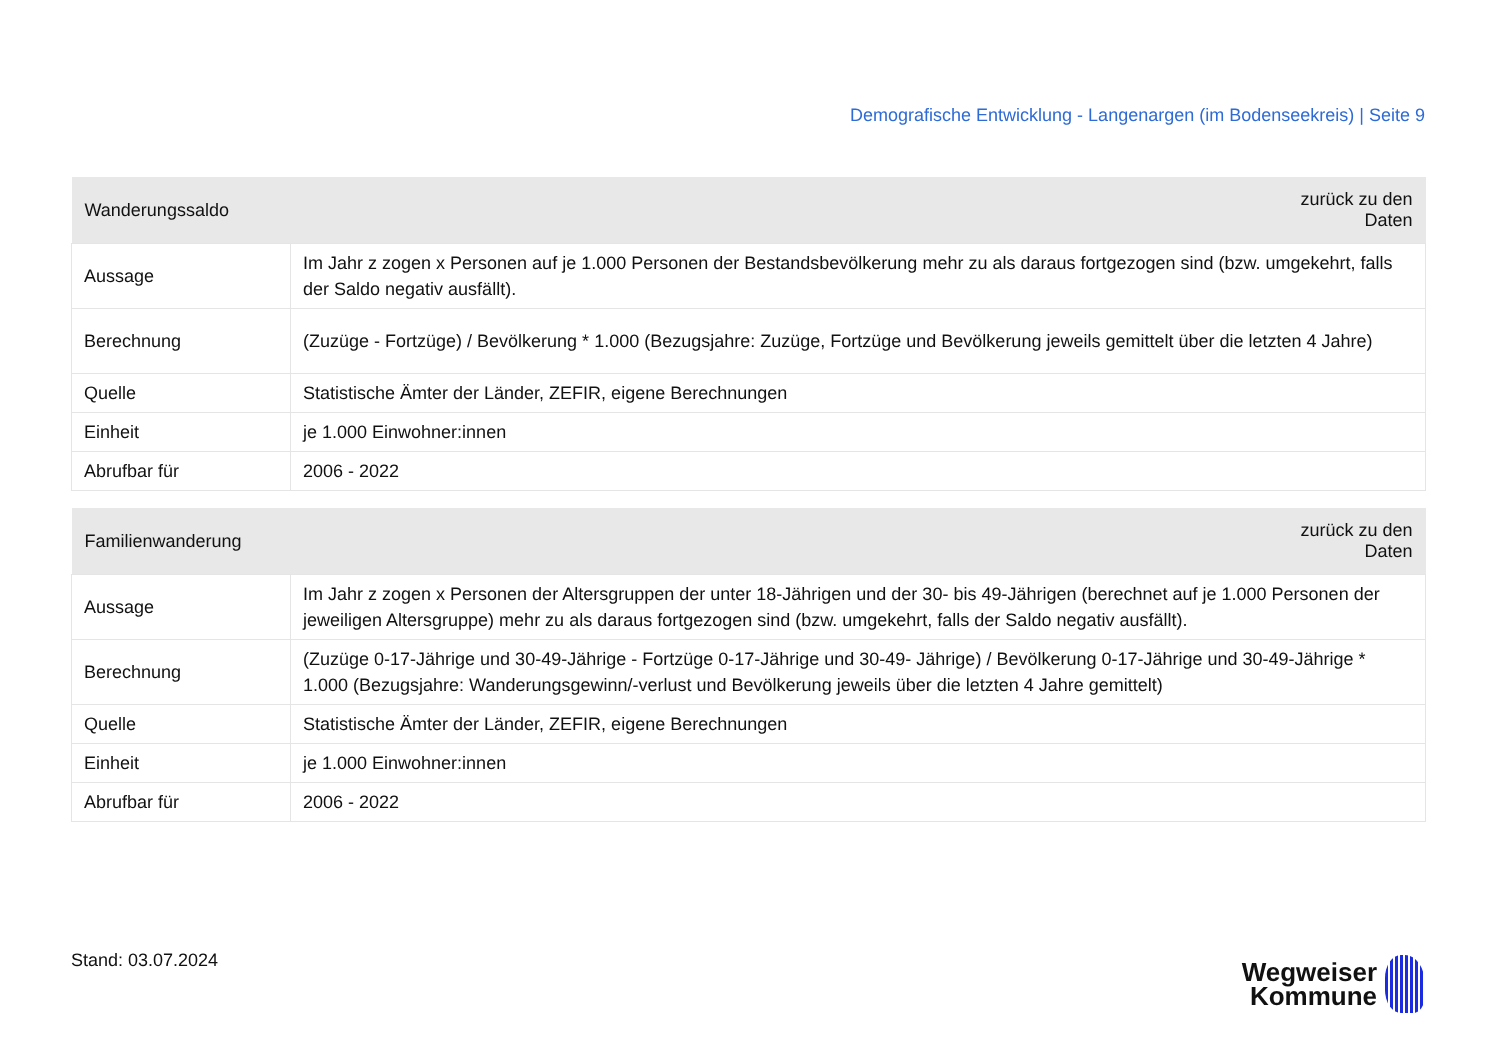Demografische Entwicklung - Langenargen (im Bodenseekreis) | Seite 9
| Wanderungssaldo | zurück zu den Daten |
| --- | --- |
| Aussage | Im Jahr z zogen x Personen auf je 1.000 Personen der Bestandsbevölkerung mehr zu als daraus fortgezogen sind (bzw. umgekehrt, falls der Saldo negativ ausfällt). |
| Berechnung | (Zuzüge - Fortzüge) / Bevölkerung * 1.000 (Bezugsjahre: Zuzüge, Fortzüge und Bevölkerung jeweils gemittelt über die letzten 4 Jahre) |
| Quelle | Statistische Ämter der Länder, ZEFIR, eigene Berechnungen |
| Einheit | je 1.000 Einwohner:innen |
| Abrufbar für | 2006 - 2022 |
| Familienwanderung | zurück zu den Daten |
| --- | --- |
| Aussage | Im Jahr z zogen x Personen der Altersgruppen der unter 18-Jährigen und der 30- bis 49-Jährigen (berechnet auf je 1.000 Personen der jeweiligen Altersgruppe) mehr zu als daraus fortgezogen sind (bzw. umgekehrt, falls der Saldo negativ ausfällt). |
| Berechnung | (Zuzüge 0-17-Jährige und 30-49-Jährige - Fortzüge 0-17-Jährige und 30-49- Jährige) / Bevölkerung 0-17-Jährige und 30-49-Jährige * 1.000 (Bezugsjahre: Wanderungsgewinn/-verlust und Bevölkerung jeweils über die letzten 4 Jahre gemittelt) |
| Quelle | Statistische Ämter der Länder, ZEFIR, eigene Berechnungen |
| Einheit | je 1.000 Einwohner:innen |
| Abrufbar für | 2006 - 2022 |
Stand: 03.07.2024
Wegweiser
Kommune